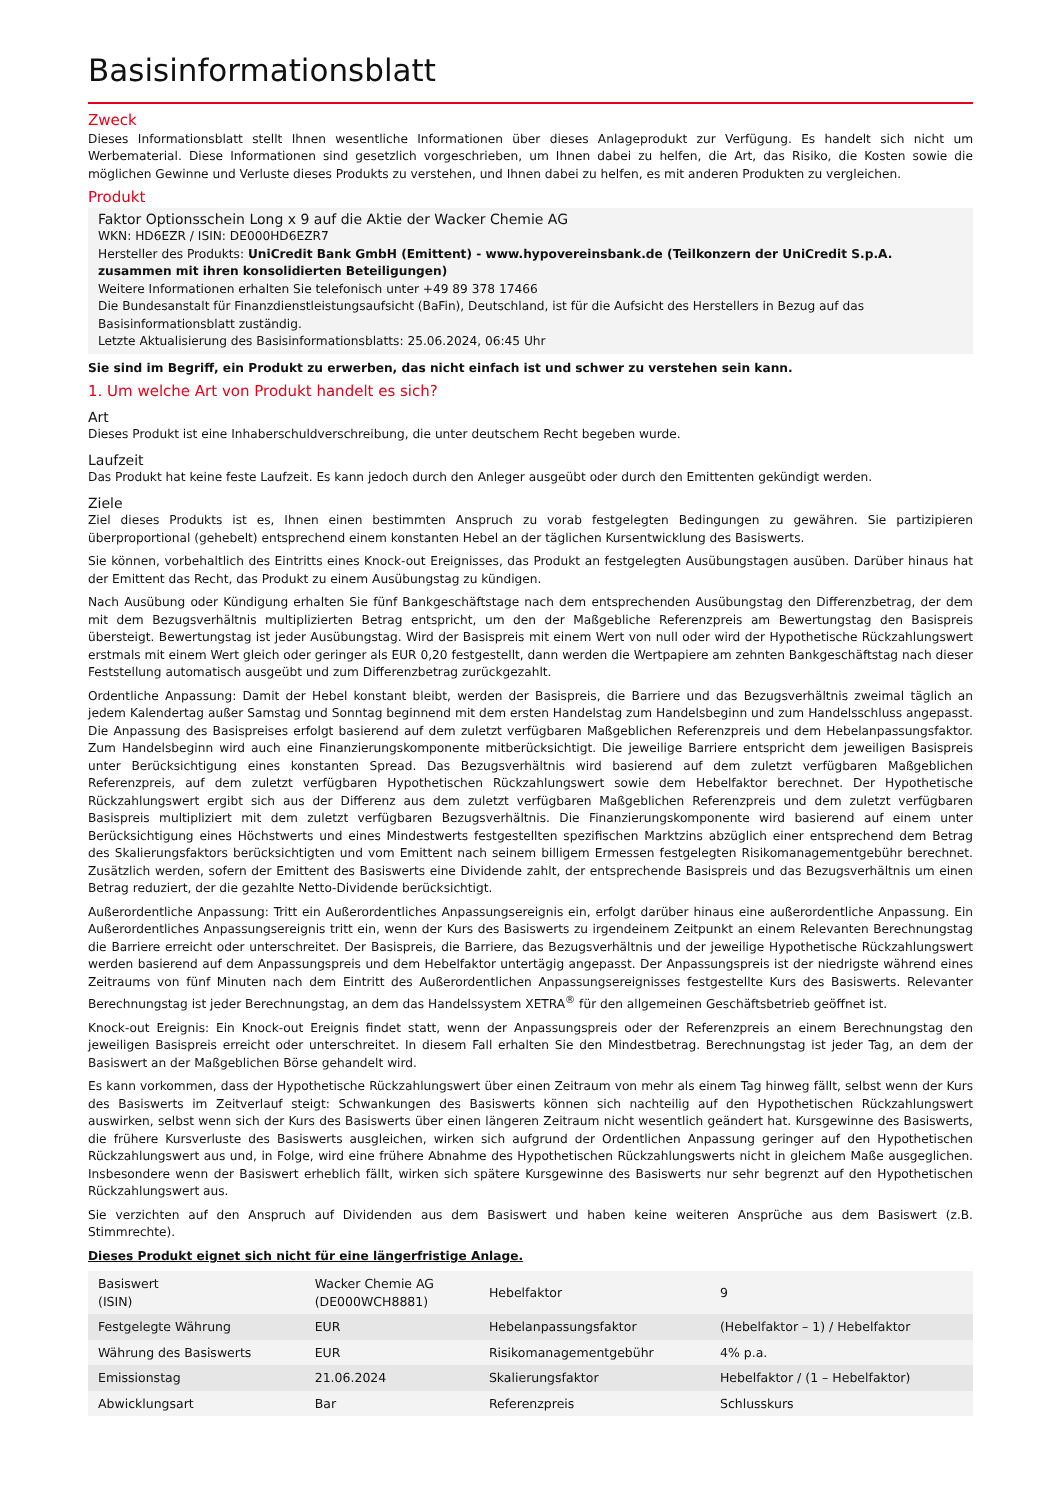Basisinformationsblatt
Zweck
Dieses Informationsblatt stellt Ihnen wesentliche Informationen über dieses Anlageprodukt zur Verfügung. Es handelt sich nicht um Werbematerial. Diese Informationen sind gesetzlich vorgeschrieben, um Ihnen dabei zu helfen, die Art, das Risiko, die Kosten sowie die möglichen Gewinne und Verluste dieses Produkts zu verstehen, und Ihnen dabei zu helfen, es mit anderen Produkten zu vergleichen.
Produkt
Faktor Optionsschein Long x 9 auf die Aktie der Wacker Chemie AG
WKN: HD6EZR / ISIN: DE000HD6EZR7
Hersteller des Produkts: UniCredit Bank GmbH (Emittent) - www.hypovereinsbank.de (Teilkonzern der UniCredit S.p.A. zusammen mit ihren konsolidierten Beteiligungen)
Weitere Informationen erhalten Sie telefonisch unter +49 89 378 17466
Die Bundesanstalt für Finanzdienstleistungsaufsicht (BaFin), Deutschland, ist für die Aufsicht des Herstellers in Bezug auf das Basisinformationsblatt zuständig.
Letzte Aktualisierung des Basisinformationsblatts: 25.06.2024, 06:45 Uhr
Sie sind im Begriff, ein Produkt zu erwerben, das nicht einfach ist und schwer zu verstehen sein kann.
1. Um welche Art von Produkt handelt es sich?
Art
Dieses Produkt ist eine Inhaberschuldverschreibung, die unter deutschem Recht begeben wurde.
Laufzeit
Das Produkt hat keine feste Laufzeit. Es kann jedoch durch den Anleger ausgeübt oder durch den Emittenten gekündigt werden.
Ziele
Ziel dieses Produkts ist es, Ihnen einen bestimmten Anspruch zu vorab festgelegten Bedingungen zu gewähren. Sie partizipieren überproportional (gehebelt) entsprechend einem konstanten Hebel an der täglichen Kursentwicklung des Basiswerts.
Sie können, vorbehaltlich des Eintritts eines Knock-out Ereignisses, das Produkt an festgelegten Ausübungstagen ausüben. Darüber hinaus hat der Emittent das Recht, das Produkt zu einem Ausübungstag zu kündigen.
Nach Ausübung oder Kündigung erhalten Sie fünf Bankgeschäftstage nach dem entsprechenden Ausübungstag den Differenzbetrag, der dem mit dem Bezugsverhältnis multiplizierten Betrag entspricht, um den der Maßgebliche Referenzpreis am Bewertungstag den Basispreis übersteigt. Bewertungstag ist jeder Ausübungstag. Wird der Basispreis mit einem Wert von null oder wird der Hypothetische Rückzahlungswert erstmals mit einem Wert gleich oder geringer als EUR 0,20 festgestellt, dann werden die Wertpapiere am zehnten Bankgeschäftstag nach dieser Feststellung automatisch ausgeübt und zum Differenzbetrag zurückgezahlt.
Ordentliche Anpassung: Damit der Hebel konstant bleibt, werden der Basispreis, die Barriere und das Bezugsverhältnis zweimal täglich an jedem Kalendertag außer Samstag und Sonntag beginnend mit dem ersten Handelstag zum Handelsbeginn und zum Handelsschluss angepasst. Die Anpassung des Basispreises erfolgt basierend auf dem zuletzt verfügbaren Maßgeblichen Referenzpreis und dem Hebelanpassungsfaktor. Zum Handelsbeginn wird auch eine Finanzierungskomponente mitberücksichtigt. Die jeweilige Barriere entspricht dem jeweiligen Basispreis unter Berücksichtigung eines konstanten Spread. Das Bezugsverhältnis wird basierend auf dem zuletzt verfügbaren Maßgeblichen Referenzpreis, auf dem zuletzt verfügbaren Hypothetischen Rückzahlungswert sowie dem Hebelfaktor berechnet. Der Hypothetische Rückzahlungswert ergibt sich aus der Differenz aus dem zuletzt verfügbaren Maßgeblichen Referenzpreis und dem zuletzt verfügbaren Basispreis multipliziert mit dem zuletzt verfügbaren Bezugsverhältnis. Die Finanzierungskomponente wird basierend auf einem unter Berücksichtigung eines Höchstwerts und eines Mindestwerts festgestellten spezifischen Marktzins abzüglich einer entsprechend dem Betrag des Skalierungsfaktors berücksichtigten und vom Emittent nach seinem billigem Ermessen festgelegten Risikomanagementgebühr berechnet. Zusätzlich werden, sofern der Emittent des Basiswerts eine Dividende zahlt, der entsprechende Basispreis und das Bezugsverhältnis um einen Betrag reduziert, der die gezahlte Netto-Dividende berücksichtigt.
Außerordentliche Anpassung: Tritt ein Außerordentliches Anpassungsereignis ein, erfolgt darüber hinaus eine außerordentliche Anpassung. Ein Außerordentliches Anpassungsereignis tritt ein, wenn der Kurs des Basiswerts zu irgendeinem Zeitpunkt an einem Relevanten Berechnungstag die Barriere erreicht oder unterschreitet. Der Basispreis, die Barriere, das Bezugsverhältnis und der jeweilige Hypothetische Rückzahlungswert werden basierend auf dem Anpassungspreis und dem Hebelfaktor untertägig angepasst. Der Anpassungspreis ist der niedrigste während eines Zeitraums von fünf Minuten nach dem Eintritt des Außerordentlichen Anpassungsereignisses festgestellte Kurs des Basiswerts. Relevanter Berechnungstag ist jeder Berechnungstag, an dem das Handelssystem XETRA<sup>®</sup> für den allgemeinen Geschäftsbetrieb geöffnet ist.
Knock-out Ereignis: Ein Knock-out Ereignis findet statt, wenn der Anpassungspreis oder der Referenzpreis an einem Berechnungstag den jeweiligen Basispreis erreicht oder unterschreitet. In diesem Fall erhalten Sie den Mindestbetrag. Berechnungstag ist jeder Tag, an dem der Basiswert an der Maßgeblichen Börse gehandelt wird.
Es kann vorkommen, dass der Hypothetische Rückzahlungswert über einen Zeitraum von mehr als einem Tag hinweg fällt, selbst wenn der Kurs des Basiswerts im Zeitverlauf steigt: Schwankungen des Basiswerts können sich nachteilig auf den Hypothetischen Rückzahlungswert auswirken, selbst wenn sich der Kurs des Basiswerts über einen längeren Zeitraum nicht wesentlich geändert hat. Kursgewinne des Basiswerts, die frühere Kursverluste des Basiswerts ausgleichen, wirken sich aufgrund der Ordentlichen Anpassung geringer auf den Hypothetischen Rückzahlungswert aus und, in Folge, wird eine frühere Abnahme des Hypothetischen Rückzahlungswerts nicht in gleichem Maße ausgeglichen. Insbesondere wenn der Basiswert erheblich fällt, wirken sich spätere Kursgewinne des Basiswerts nur sehr begrenzt auf den Hypothetischen Rückzahlungswert aus.
Sie verzichten auf den Anspruch auf Dividenden aus dem Basiswert und haben keine weiteren Ansprüche aus dem Basiswert (z.B. Stimmrechte).
Dieses Produkt eignet sich nicht für eine längerfristige Anlage.
| Basiswert (ISIN) | Wacker Chemie AG (DE000WCH8881) | Hebelfaktor | 9 |
| Festgelegte Währung | EUR | Hebelanpassungsfaktor | (Hebelfaktor – 1) / Hebelfaktor |
| Währung des Basiswerts | EUR | Risikomanagementgebühr | 4% p.a. |
| Emissionstag | 21.06.2024 | Skalierungsfaktor | Hebelfaktor / (1 – Hebelfaktor) |
| Abwicklungsart | Bar | Referenzpreis | Schlusskurs |